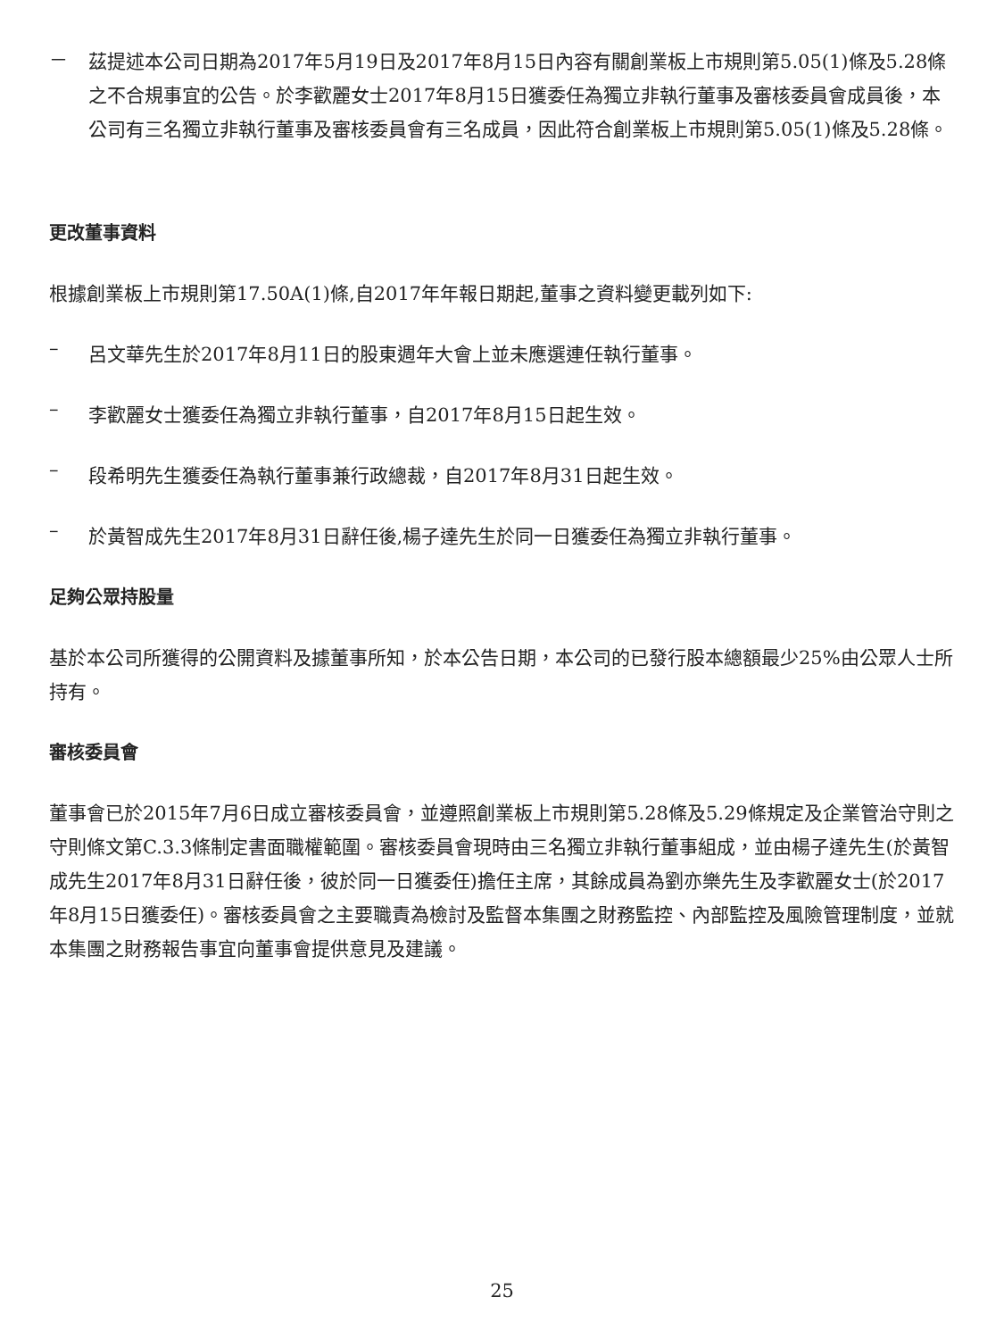－
茲提述本公司日期為2017年5月19日及2017年8月15日內容有關創業板上市規則第5.05(1)條及5.28條之不合規事宜的公告。於李歡麗女士2017年8月15日獲委任為獨立非執行董事及審核委員會成員後，本公司有三名獨立非執行董事及審核委員會有三名成員，因此符合創業板上市規則第5.05(1)條及5.28條。
更改董事資料
根據創業板上市規則第17.50A(1)條,自2017年年報日期起,董事之資料變更載列如下:
–
呂文華先生於2017年8月11日的股東週年大會上並未應選連任執行董事。
–
李歡麗女士獲委任為獨立非執行董事，自2017年8月15日起生效。
–
段希明先生獲委任為執行董事兼行政總裁，自2017年8月31日起生效。
–
於黃智成先生2017年8月31日辭任後,楊子達先生於同一日獲委任為獨立非執行董事。
足夠公眾持股量
基於本公司所獲得的公開資料及據董事所知，於本公告日期，本公司的已發行股本總額最少25%由公眾人士所持有。
審核委員會
董事會已於2015年7月6日成立審核委員會，並遵照創業板上市規則第5.28條及5.29條規定及企業管治守則之守則條文第C.3.3條制定書面職權範圍。審核委員會現時由三名獨立非執行董事組成，並由楊子達先生(於黃智成先生2017年8月31日辭任後，彼於同一日獲委任)擔任主席，其餘成員為劉亦樂先生及李歡麗女士(於2017年8月15日獲委任)。審核委員會之主要職責為檢討及監督本集團之財務監控、內部監控及風險管理制度，並就本集團之財務報告事宜向董事會提供意見及建議。
25